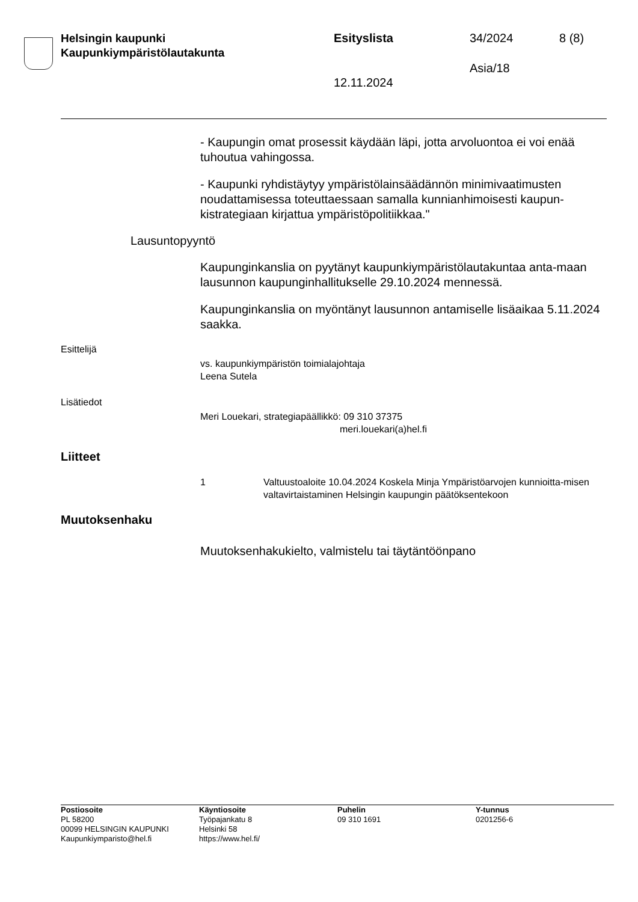Helsingin kaupunki
Kaupunkiympäristölautakunta
Esityslista 34/2024 8 (8)
Asia/18
12.11.2024
- Kaupungin omat prosessit käydään läpi, jotta arvoluontoa ei voi enää tuhoutua vahingossa.
- Kaupunki ryhdistäytyy ympäristölainsäädännön minimivaatimusten noudattamisessa toteuttaessaan samalla kunnianhimoisesti kaupun-kistrategiaan kirjattua ympäristöpolitiikkaa."
Lausuntopyyntö
Kaupunginkanslia on pyytänyt kaupunkiympäristölautakuntaa anta-maan lausunnon kaupunginhallitukselle 29.10.2024 mennessä.
Kaupunginkanslia on myöntänyt lausunnon antamiselle lisäaikaa 5.11.2024 saakka.
Esittelijä
vs. kaupunkiympäristön toimialajohtaja
Leena Sutela
Lisätiedot
Meri Louekari, strategiapäällikkö: 09 310 37375
meri.louekari(a)hel.fi
Liitteet
1 Valtuustoaloite 10.04.2024 Koskela Minja Ympäristöarvojen kunnioitta-misen valtavirtaistaminen Helsingin kaupungin päätöksentekoon
Muutoksenhaku
Muutoksenhakukielto, valmistelu tai täytäntöönpano
Postiosoite
PL 58200
00099 HELSINGIN KAUPUNKI
Kaupunkiymparisto@hel.fi
Käyntiosoite
Työpajankatu 8
Helsinki 58
https://www.hel.fi/
Puhelin
09 310 1691
Y-tunnus
0201256-6